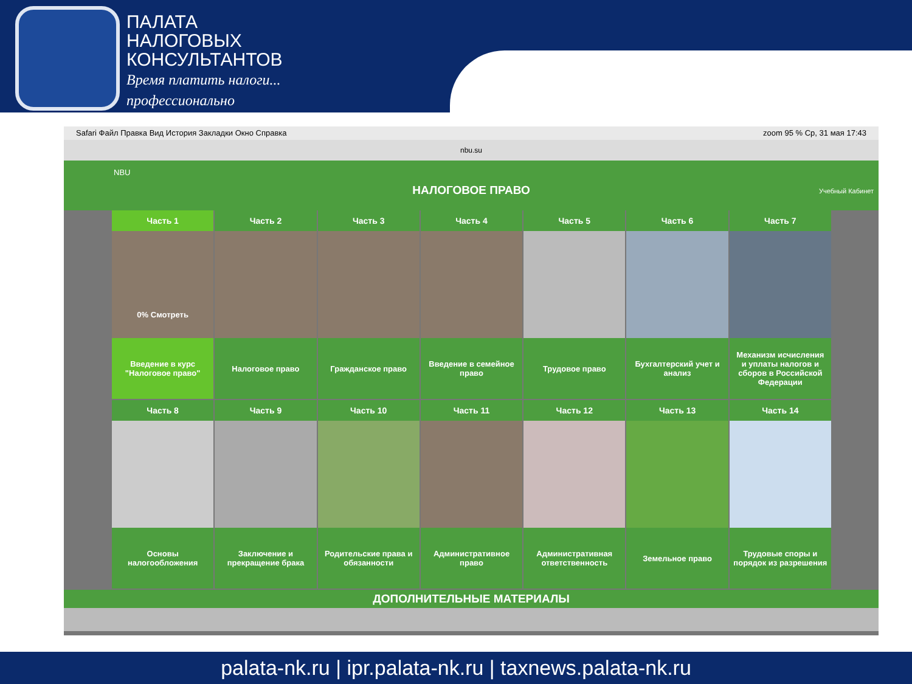ПАЛАТА
НАЛОГОВЫХ
КОНСУЛЬТАНТОВ
Время платить налоги...
профессионально
Safari Файл Правка Вид История Закладки Окно Справка zoom 95 % Ср, 31 мая 17:43
nbu.su
NBU
НАЛОГОВОЕ ПРАВО
Учебный Кабинет
Часть 1
0% Смотреть
Введение в курс "Налоговое право"
Часть 2
Налоговое право
Часть 3
Гражданское право
Часть 4
Введение в семейное право
Часть 5
Трудовое право
Часть 6
Бухгалтерский учет и анализ
Часть 7
Механизм исчисления и уплаты налогов и сборов в Российской Федерации
Часть 8
Основы налогообложения
Часть 9
Заключение и прекращение брака
Часть 10
Родительские права и обязанности
Часть 11
Административное право
Часть 12
Административная ответственность
Часть 13
Земельное право
Часть 14
Трудовые споры и порядок из разрешения
ДОПОЛНИТЕЛЬНЫЕ МАТЕРИАЛЫ
palata-nk.ru | ipr.palata-nk.ru | taxnews.palata-nk.ru